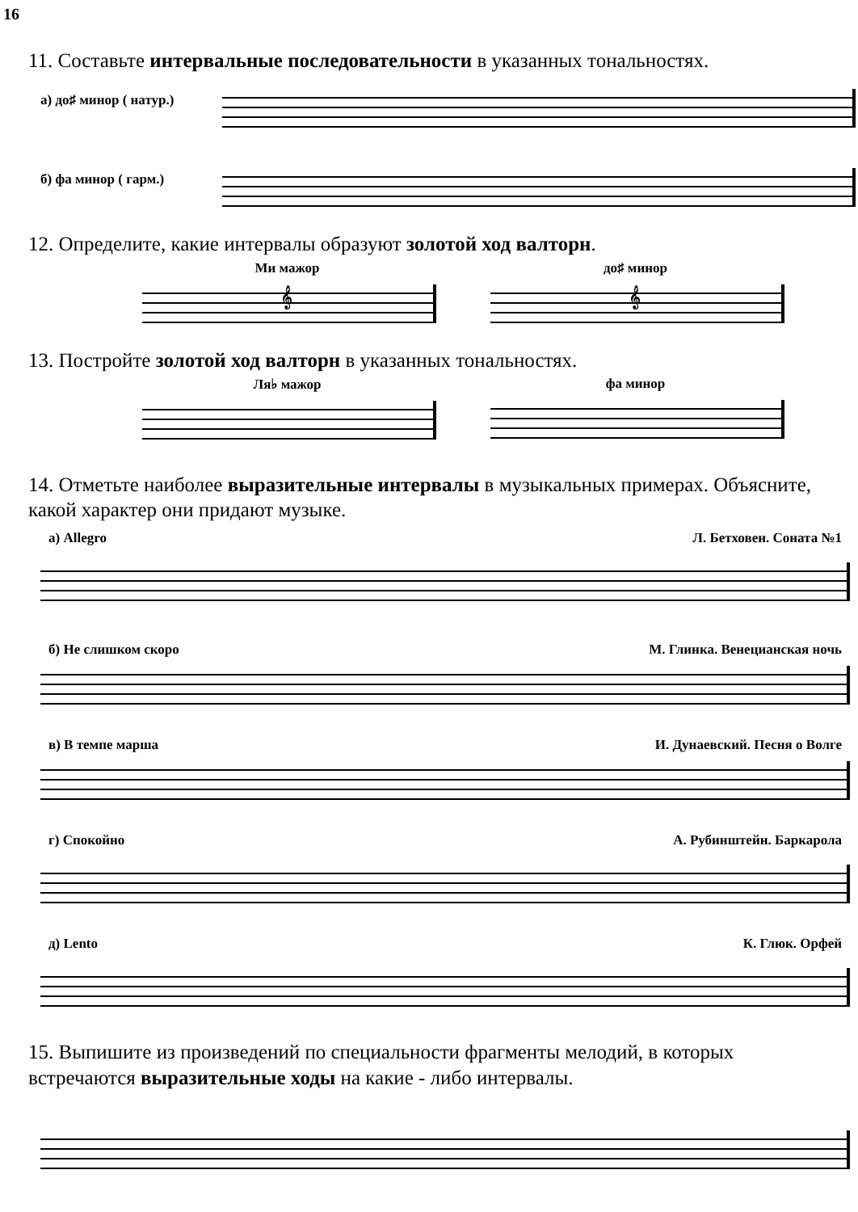16
11. Составьте интервальные последовательности в указанных тональностях.
а) до♯ минор ( натур.)
б) фа минор ( гарм.)
12. Определите, какие интервалы образуют золотой ход валторн.
Ми мажор
𝄞
до♯ минор
𝄞
13. Постройте золотой ход валторн в указанных тональностях.
Ля♭ мажор фа минор
14. Отметьте наиболее выразительные интервалы в музыкальных примерах. Объясните, какой характер они придают музыке.
а) Allegro Л. Бетховен. Соната №1
б) Не слишком скоро М. Глинка. Венецианская ночь
в) В темпе марша И. Дунаевский. Песня о Волге
г) Спокойно А. Рубинштейн. Баркарола
д) Lento К. Глюк. Орфей
15. Выпишите из произведений по специальности фрагменты мелодий, в которых встречаются выразительные ходы на какие - либо интервалы.